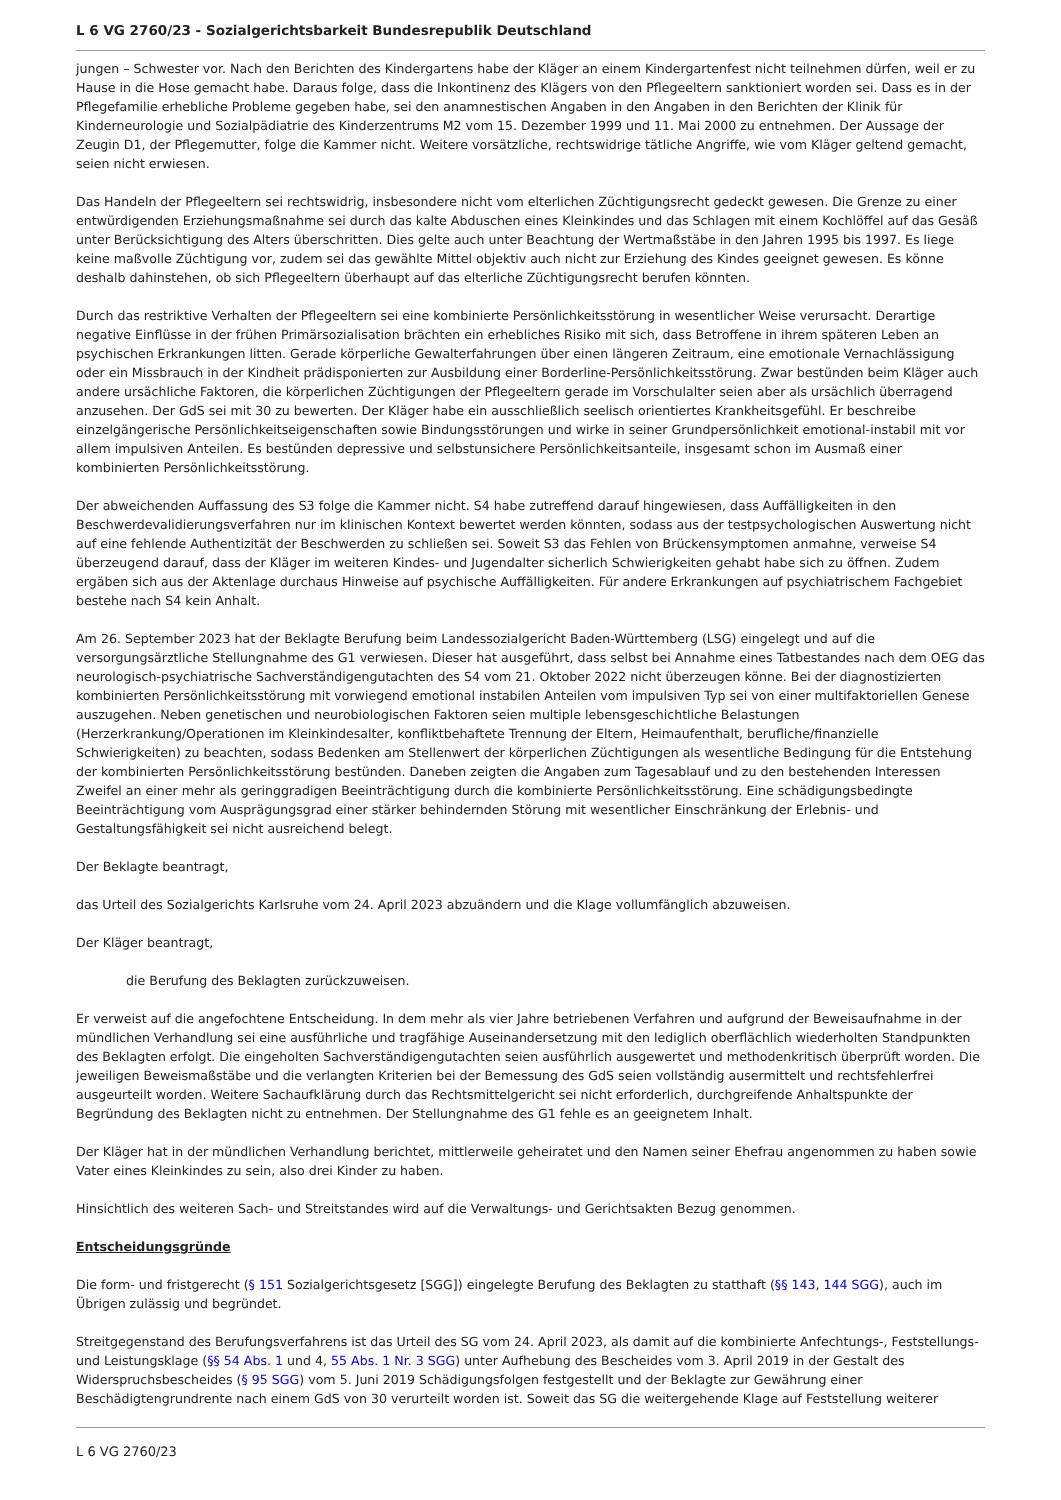L 6 VG 2760/23 - Sozialgerichtsbarkeit Bundesrepublik Deutschland
jungen – Schwester vor. Nach den Berichten des Kindergartens habe der Kläger an einem Kindergartenfest nicht teilnehmen dürfen, weil er zu Hause in die Hose gemacht habe. Daraus folge, dass die Inkontinenz des Klägers von den Pflegeeltern sanktioniert worden sei. Dass es in der Pflegefamilie erhebliche Probleme gegeben habe, sei den anamnestischen Angaben in den Angaben in den Berichten der Klinik für Kinderneurologie und Sozialpädiatrie des Kinderzentrums M2 vom 15. Dezember 1999 und 11. Mai 2000 zu entnehmen. Der Aussage der Zeugin D1, der Pflegemutter, folge die Kammer nicht. Weitere vorsätzliche, rechtswidrige tätliche Angriffe, wie vom Kläger geltend gemacht, seien nicht erwiesen.
Das Handeln der Pflegeeltern sei rechtswidrig, insbesondere nicht vom elterlichen Züchtigungsrecht gedeckt gewesen. Die Grenze zu einer entwürdigenden Erziehungsmaßnahme sei durch das kalte Abduschen eines Kleinkindes und das Schlagen mit einem Kochlöffel auf das Gesäß unter Berücksichtigung des Alters überschritten. Dies gelte auch unter Beachtung der Wertmaßstäbe in den Jahren 1995 bis 1997. Es liege keine maßvolle Züchtigung vor, zudem sei das gewählte Mittel objektiv auch nicht zur Erziehung des Kindes geeignet gewesen. Es könne deshalb dahinstehen, ob sich Pflegeeltern überhaupt auf das elterliche Züchtigungsrecht berufen könnten.
Durch das restriktive Verhalten der Pflegeeltern sei eine kombinierte Persönlichkeitsstörung in wesentlicher Weise verursacht. Derartige negative Einflüsse in der frühen Primärsozialisation brächten ein erhebliches Risiko mit sich, dass Betroffene in ihrem späteren Leben an psychischen Erkrankungen litten. Gerade körperliche Gewalterfahrungen über einen längeren Zeitraum, eine emotionale Vernachlässigung oder ein Missbrauch in der Kindheit prädisponierten zur Ausbildung einer Borderline-Persönlichkeitsstörung. Zwar bestünden beim Kläger auch andere ursächliche Faktoren, die körperlichen Züchtigungen der Pflegeeltern gerade im Vorschulalter seien aber als ursächlich überragend anzusehen. Der GdS sei mit 30 zu bewerten. Der Kläger habe ein ausschließlich seelisch orientiertes Krankheitsgefühl. Er beschreibe einzelgängerische Persönlichkeitseigenschaften sowie Bindungsstörungen und wirke in seiner Grundpersönlichkeit emotional-instabil mit vor allem impulsiven Anteilen. Es bestünden depressive und selbstunsichere Persönlichkeitsanteile, insgesamt schon im Ausmaß einer kombinierten Persönlichkeitsstörung.
Der abweichenden Auffassung des S3 folge die Kammer nicht. S4 habe zutreffend darauf hingewiesen, dass Auffälligkeiten in den Beschwerdevalidierungsverfahren nur im klinischen Kontext bewertet werden könnten, sodass aus der testpsychologischen Auswertung nicht auf eine fehlende Authentizität der Beschwerden zu schließen sei. Soweit S3 das Fehlen von Brückensymptomen anmahne, verweise S4 überzeugend darauf, dass der Kläger im weiteren Kindes- und Jugendalter sicherlich Schwierigkeiten gehabt habe sich zu öffnen. Zudem ergäben sich aus der Aktenlage durchaus Hinweise auf psychische Auffälligkeiten. Für andere Erkrankungen auf psychiatrischem Fachgebiet bestehe nach S4 kein Anhalt.
Am 26. September 2023 hat der Beklagte Berufung beim Landessozialgericht Baden-Württemberg (LSG) eingelegt und auf die versorgungsärztliche Stellungnahme des G1 verwiesen. Dieser hat ausgeführt, dass selbst bei Annahme eines Tatbestandes nach dem OEG das neurologisch-psychiatrische Sachverständigengutachten des S4 vom 21. Oktober 2022 nicht überzeugen könne. Bei der diagnostizierten kombinierten Persönlichkeitsstörung mit vorwiegend emotional instabilen Anteilen vom impulsiven Typ sei von einer multifaktoriellen Genese auszugehen. Neben genetischen und neurobiologischen Faktoren seien multiple lebensgeschichtliche Belastungen (Herzerkrankung/Operationen im Kleinkindesalter, konfliktbehaftete Trennung der Eltern, Heimaufenthalt, berufliche/finanzielle Schwierigkeiten) zu beachten, sodass Bedenken am Stellenwert der körperlichen Züchtigungen als wesentliche Bedingung für die Entstehung der kombinierten Persönlichkeitsstörung bestünden. Daneben zeigten die Angaben zum Tagesablauf und zu den bestehenden Interessen Zweifel an einer mehr als geringgradigen Beeinträchtigung durch die kombinierte Persönlichkeitsstörung. Eine schädigungsbedingte Beeinträchtigung vom Ausprägungsgrad einer stärker behindernden Störung mit wesentlicher Einschränkung der Erlebnis- und Gestaltungsfähigkeit sei nicht ausreichend belegt.
Der Beklagte beantragt,
das Urteil des Sozialgerichts Karlsruhe vom 24. April 2023 abzuändern und die Klage vollumfänglich abzuweisen.
Der Kläger beantragt,
die Berufung des Beklagten zurückzuweisen.
Er verweist auf die angefochtene Entscheidung. In dem mehr als vier Jahre betriebenen Verfahren und aufgrund der Beweisaufnahme in der mündlichen Verhandlung sei eine ausführliche und tragfähige Auseinandersetzung mit den lediglich oberflächlich wiederholten Standpunkten des Beklagten erfolgt. Die eingeholten Sachverständigengutachten seien ausführlich ausgewertet und methodenkritisch überprüft worden. Die jeweiligen Beweismaßstäbe und die verlangten Kriterien bei der Bemessung des GdS seien vollständig ausermittelt und rechtsfehlerfrei ausgeurteilt worden. Weitere Sachaufklärung durch das Rechtsmittelgericht sei nicht erforderlich, durchgreifende Anhaltspunkte der Begründung des Beklagten nicht zu entnehmen. Der Stellungnahme des G1 fehle es an geeignetem Inhalt.
Der Kläger hat in der mündlichen Verhandlung berichtet, mittlerweile geheiratet und den Namen seiner Ehefrau angenommen zu haben sowie Vater eines Kleinkindes zu sein, also drei Kinder zu haben.
Hinsichtlich des weiteren Sach- und Streitstandes wird auf die Verwaltungs- und Gerichtsakten Bezug genommen.
Entscheidungsgründe
Die form- und fristgerecht (§ 151 Sozialgerichtsgesetz [SGG]) eingelegte Berufung des Beklagten zu statthaft (§§ 143, 144 SGG), auch im Übrigen zulässig und begründet.
Streitgegenstand des Berufungsverfahrens ist das Urteil des SG vom 24. April 2023, als damit auf die kombinierte Anfechtungs-, Feststellungs- und Leistungsklage (§§ 54 Abs. 1 und 4, 55 Abs. 1 Nr. 3 SGG) unter Aufhebung des Bescheides vom 3. April 2019 in der Gestalt des Widerspruchsbescheides (§ 95 SGG) vom 5. Juni 2019 Schädigungsfolgen festgestellt und der Beklagte zur Gewährung einer Beschädigtengrundrente nach einem GdS von 30 verurteilt worden ist. Soweit das SG die weitergehende Klage auf Feststellung weiterer
L 6 VG 2760/23